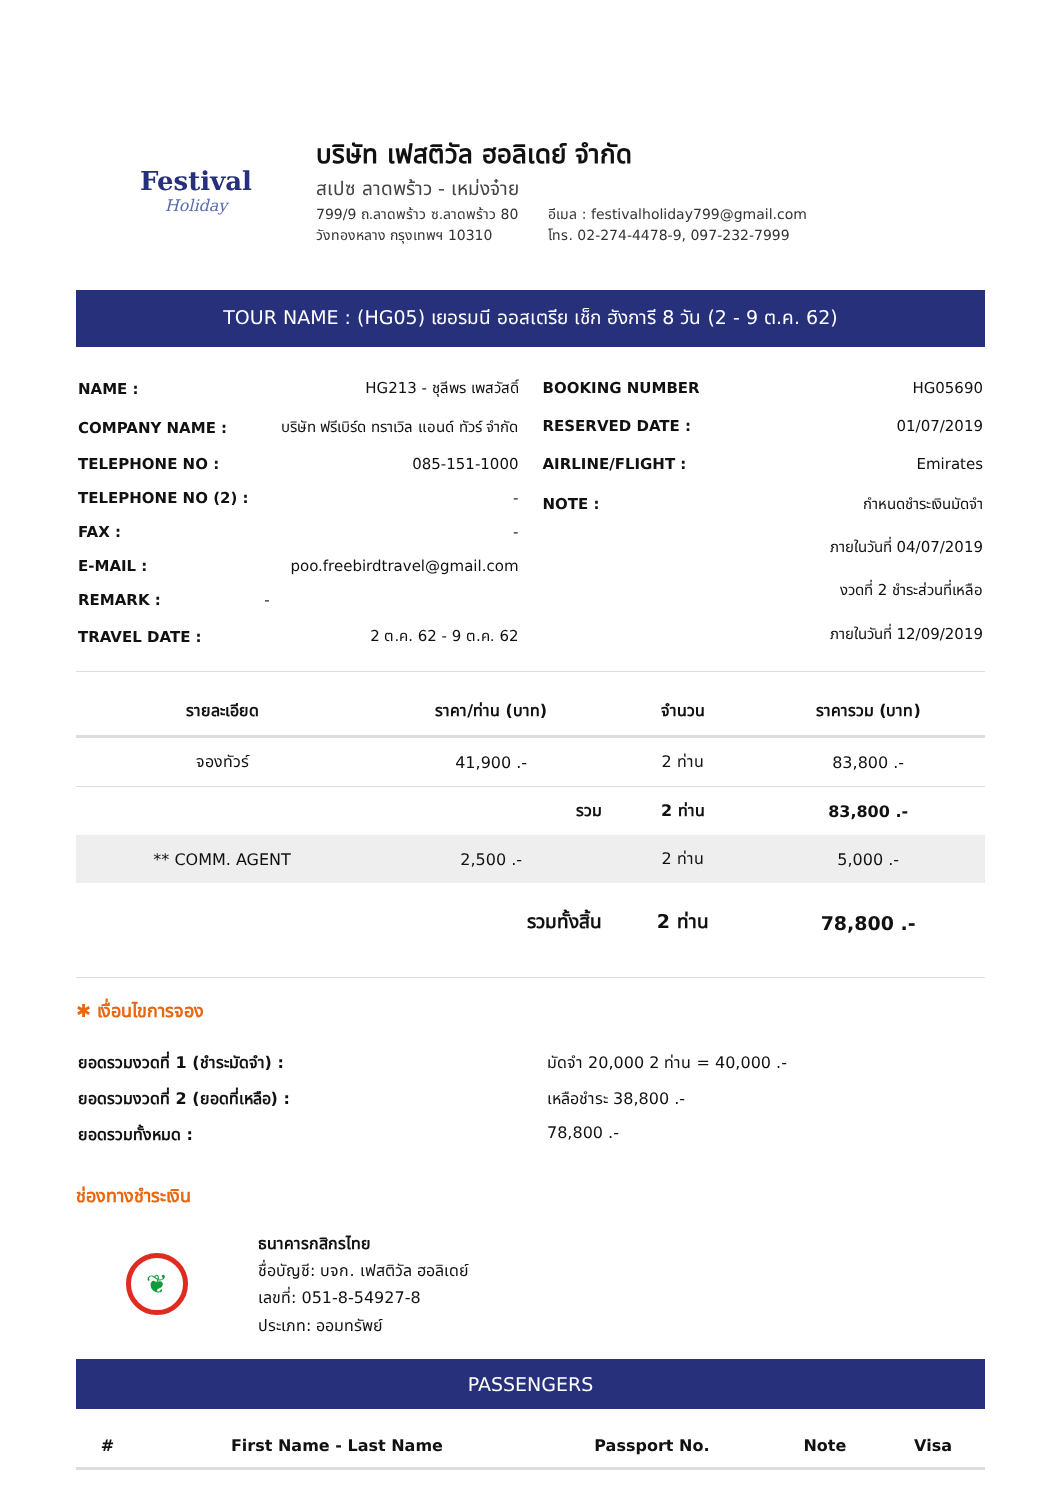Festival
Holiday
บริษัท เฟสติวัล ฮอลิเดย์ จำกัด
สเปซ ลาดพร้าว - เหม่งจ๋าย
799/9 ถ.ลาดพร้าว ซ.ลาดพร้าว 80
วังทองหลาง กรุงเทพฯ 10310
อีเมล : festivalholiday799@gmail.com
โทร. 02-274-4478-9, 097-232-7999
TOUR NAME : (HG05) เยอรมนี ออสเตรีย เช็ก ฮังการี 8 วัน (2 - 9 ต.ค. 62)
| NAME : | HG213 - ชุลีพร เพสวัสดิ์ |
| COMPANY NAME : | บริษัท ฟรีเบิร์ด ทราเวิล แอนด์ ทัวร์ จำกัด |
| TELEPHONE NO : | 085-151-1000 |
| TELEPHONE NO (2) : | - |
| FAX : | - |
| E-MAIL : | poo.freebirdtravel@gmail.com |
| REMARK : | - |
| TRAVEL DATE : | 2 ต.ค. 62 - 9 ต.ค. 62 |
| BOOKING NUMBER | HG05690 |
| RESERVED DATE : | 01/07/2019 |
| AIRLINE/FLIGHT : | Emirates |
| NOTE : | กำหนดชำระเงินมัดจำ |
| | ภายในวันที่ 04/07/2019 |
| | งวดที่ 2 ชำระส่วนที่เหลือ |
| | ภายในวันที่ 12/09/2019 |
| รายละเอียด | ราคา/ท่าน (บาท) | จำนวน | ราคารวม (บาท) |
| --- | --- | --- | --- |
| จองทัวร์ | 41,900 .- | 2 ท่าน | 83,800 .- |
| | รวม | 2 ท่าน | 83,800 .- |
| ** COMM. AGENT | 2,500 .- | 2 ท่าน | 5,000 .- |
| | รวมทั้งสิ้น | 2 ท่าน | 78,800 .- |
✱ เงื่อนไขการจอง
ยอดรวมงวดที่ 1 (ชำระมัดจำ) : มัดจำ 20,000 2 ท่าน = 40,000 .-
ยอดรวมงวดที่ 2 (ยอดที่เหลือ) : เหลือชำระ 38,800 .-
ยอดรวมทั้งหมด : 78,800 .-
ช่องทางชำระเงิน
❦
ธนาคารกสิกรไทย
ชื่อบัญชี: บจก. เฟสติวัล ฮอลิเดย์
เลขที่: 051-8-54927-8
ประเภท: ออมทรัพย์
PASSENGERS
| # | First Name - Last Name | Passport No. | Note | Visa |
| --- | --- | --- | --- | --- |